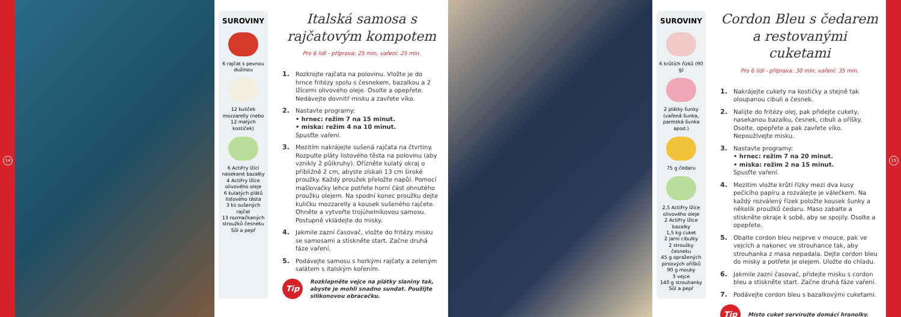14
SUROVINY
6 rajčat s pevnou dužinou
12 kuliček mozzarelly (nebo 12 malých kostiček)
6 ActiFry lžící nasekané bazalky
4 ActiFry lžíce olivového oleje
6 kulatých plátů listového těsta
3 ks sušených rajčat
13 rozmačkaných stroužků česneku
Sůl a pepř
Italská samosa s rajčatovým kompotem
Pro 6 lidí - příprava: 25 min, vaření: 25 min.
1. Rozkrojte rajčata na polovinu. Vložte je do hrnce fritézy spolu s česnekem, bazalkou a 2 lžícemi olivového oleje. Osolte a opepřete. Nedávejte dovnitř misku a zavřete víko.
2. Nastavte programy:
• hrnec: režim 7 na 15 minut.
• miska: režim 4 na 10 minut.
Spusťte vaření.
3. Mezitím nakrájejte sušená rajčata na čtvrtiny. Rozpulte pláty listového těsta na polovinu (aby vznikly 2 půlkruhy). Ořízněte kulatý okraj o přibližně 2 cm, abyste získali 13 cm široké proužky. Každý proužek přeložte napůl. Pomocí mašlovačky lehce potřete horní část ohnutého proužku olejem. Na spodní konec proužku dejte kuličku mozzarelly a kousek sušeného rajčete. Ohněte a vytvořte trojúhelníkovou samosu. Postupně vkládejte do misky.
4. Jakmile zazní časovač, vložte do fritézy misku se samosami a stiskněte start. Začne druhá fáze vaření.
5. Podávejte samosu s horkými rajčaty a zeleným salátem s italským kořením.
Tip Rozklepněte vejce na plátky slaniny tak, abyste je mohli snadno sundat. Použijte silikonovou obracečku.
SUROVINY
6 krůtích řízků (90 g)
2 plátky šunky (vařená šunka, parmská šunka apod.)
75 g čedaru
2,5 ActiFry lžíce olivového oleje
2 ActiFry lžíce bazalky
1,5 kg cuket
2 jarní cibulky
2 stroužky česneku
45 g opražených piniových oříšků
90 g mouky
3 vejce
140 g strouhanky
Sůl a pepř
Cordon Bleu s čedarem a restovanými cuketami
Pro 6 lidí - příprava: 30 min, vaření: 35 min.
1. Nakrájejte cukety na kostičky a stejně tak oloupanou cibuli a česnek.
2. Nalijte do fritézy olej, pak přidejte cukety, nasekanou bazalku, česnek, cibuli a oříšky. Osolte, opepřete a pak zavřete víko. Nepoužívejte misku.
3. Nastavte programy:
• hrnec: režim 7 na 20 minut.
• miska: režim 2 na 15 minut.
Spusťte vaření.
4. Mezitím vložte krůtí řízky mezi dva kusy pečícího papíru a rozválejte je válečkem. Na každý rozválený řízek položte kousek šunky a několik proužků čedaru. Maso zabalte a stiskněte okraje k sobě, aby se spojily. Osolte a opepřete.
5. Obalte cordon bleu nejprve v mouce, pak ve vejcích a nakonec ve strouhance tak, aby strouhanka z masa nepadala. Dejte cordon bleu do misky a potřete je olejem. Uložte do chladu.
6. Jakmile zazní časovač, přidejte misku s cordon bleu a stiskněte start. Začne druhá fáze vaření.
7. Podávejte cordon bleu s bazalkovými cuketami.
Tip Místo cuket servírujte domácí hranolky.
15